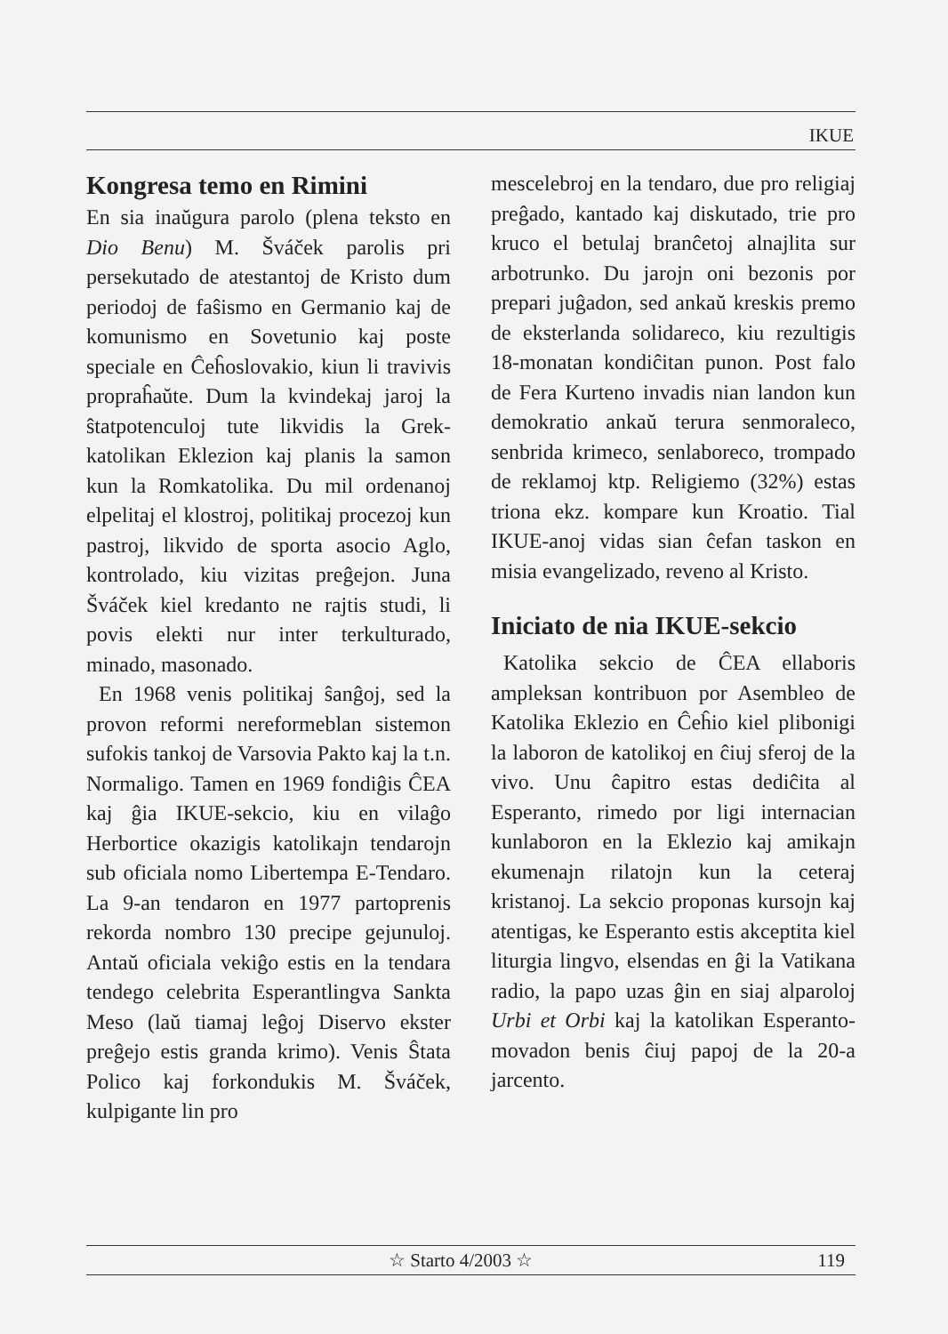IKUE
Kongresa temo en Rimini
En sia inaŭgura parolo (plena teksto en Dio Benu) M. Šváček parolis pri persekutado de atestantoj de Kristo dum periodoj de faŝismo en Germanio kaj de komunismo en Sovetunio kaj poste speciale en Ĉeĥoslovakio, kiun li travivis propraĥaŭte. Dum la kvindekaj jaroj la ŝtatpotenculoj tute likvidis la Grek-katolikan Eklezion kaj planis la samon kun la Romkatolika. Du mil ordenanoj elpelitaj el klostroj, politikaj procezoj kun pastroj, likvido de sporta asocio Aglo, kontrolado, kiu vizitas preĝejon. Juna Šváček kiel kredanto ne rajtis studi, li povis elekti nur inter terkulturado, minado, masonado.
En 1968 venis politikaj ŝanĝoj, sed la provon reformi nereformeblan sistemon sufokis tankoj de Varsovia Pakto kaj la t.n. Normaligo. Tamen en 1969 fondiĝis ĈEA kaj ĝia IKUE-sekcio, kiu en vilaĝo Herbortice okazigis katolikajn tendarojn sub oficiala nomo Libertempa E-Tendaro. La 9-an tendaron en 1977 partoprenis rekorda nombro 130 precipe gejunuloj. Antaŭ oficiala vekiĝo estis en la tendara tendego celebrita Esperantlingva Sankta Meso (laŭ tiamaj leĝoj Diservo ekster preĝejo estis granda krimo). Venis Ŝtata Polico kaj forkondukis M. Šváček, kulpigante lin pro
mescelebroj en la tendaro, due pro religiaj preĝado, kantado kaj diskutado, trie pro kruco el betulaj branĉetoj alnajlita sur arbotrunko. Du jarojn oni bezonis por prepari juĝadon, sed ankaŭ kreskis premo de eksterlanda solidareco, kiu rezultigis 18-monatan kondiĉitan punon. Post falo de Fera Kurteno invadis nian landon kun demokratio ankaŭ terura senmoraleco, senbrida krimeco, senlaboreco, trompado de reklamoj ktp. Religiemo (32%) estas triona ekz. kompare kun Kroatio. Tial IKUE-anoj vidas sian ĉefan taskon en misia evangelizado, reveno al Kristo.
Iniciato de nia IKUE-sekcio
Katolika sekcio de ĈEA ellaboris ampleksan kontribuon por Asembleo de Katolika Eklezio en Ĉeĥio kiel plibonigi la laboron de katolikoj en ĉiuj sferoj de la vivo. Unu ĉapitro estas dediĉita al Esperanto, rimedo por ligi internacian kunlaboron en la Eklezio kaj amikajn ekumenajn rilatojn kun la ceteraj kristanoj. La sekcio proponas kursojn kaj atentigas, ke Esperanto estis akceptita kiel liturgia lingvo, elsendas en ĝi la Vatikana radio, la papo uzas ĝin en siaj alparoloj Urbi et Orbi kaj la katolikan Esperanto-movadon benis ĉiuj papoj de la 20-a jarcento.
☆ Starto 4/2003 ☆ 119